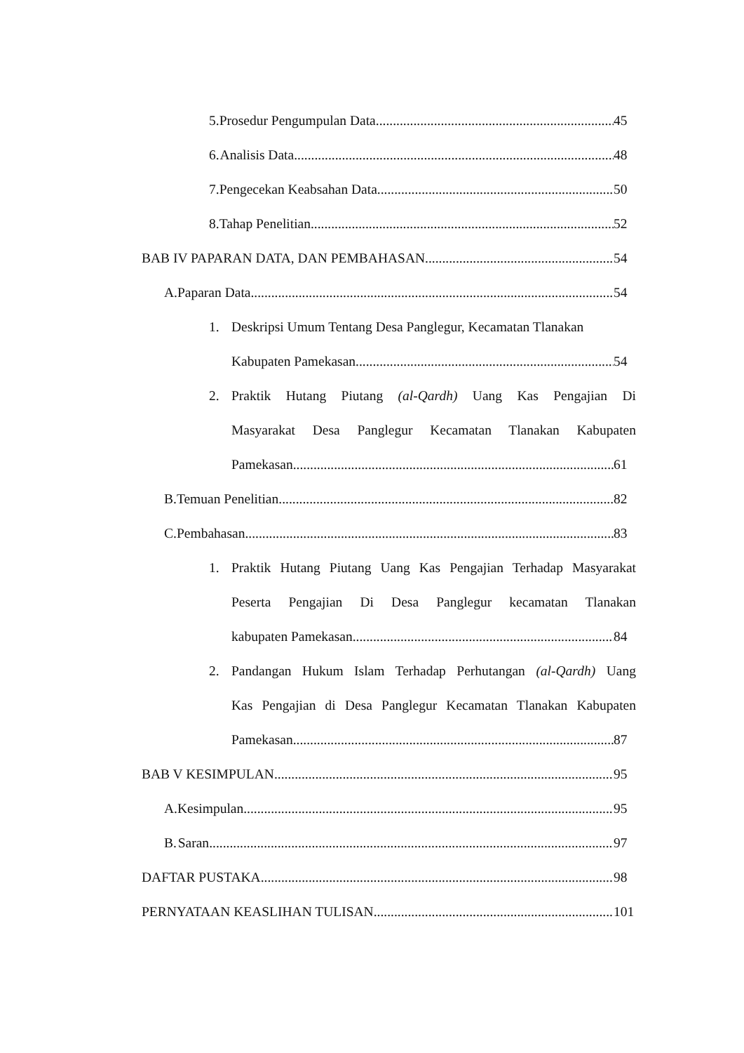5. Prosedur Pengumpulan Data 45
6. Analisis Data 48
7. Pengecekan Keabsahan Data 50
8. Tahap Penelitian 52
BAB IV PAPARAN DATA, DAN PEMBAHASAN 54
A. Paparan Data 54
1. Deskripsi Umum Tentang Desa Panglegur, Kecamatan Tlanakan
Kabupaten Pamekasan 54
2. Praktik Hutang Piutang (al-Qardh) Uang Kas Pengajian Di
Masyarakat Desa Panglegur Kecamatan Tlanakan Kabupaten
Pamekasan. 61
B. Temuan Penelitian 82
C. Pembahasan 83
1. Praktik Hutang Piutang Uang Kas Pengajian Terhadap Masyarakat
Peserta Pengajian Di Desa Panglegur kecamatan Tlanakan
kabupaten Pamekasan. 84
2. Pandangan Hukum Islam Terhadap Perhutangan (al-Qardh) Uang
Kas Pengajian di Desa Panglegur Kecamatan Tlanakan Kabupaten
Pamekasan. 87
BAB V KESIMPULAN 95
A. Kesimpulan 95
B. Saran 97
DAFTAR PUSTAKA 98
PERNYATAAN KEASLIHAN TULISAN 101